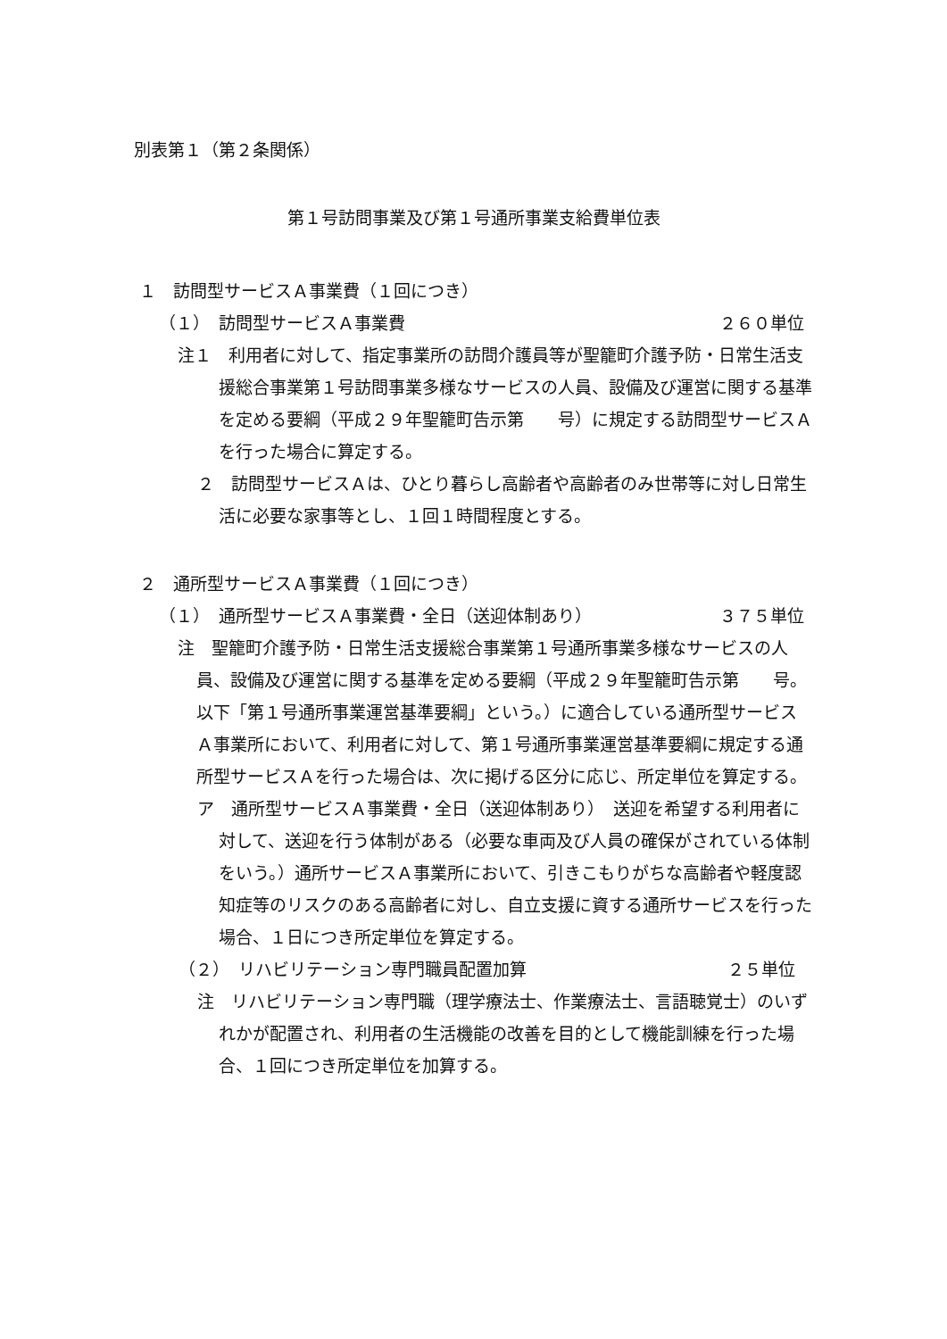別表第１（第２条関係）
第１号訪問事業及び第１号通所事業支給費単位表
１　訪問型サービスＡ事業費（１回につき）
（１）　訪問型サービスＡ事業費 ２６０単位
注１　利用者に対して、指定事業所の訪問介護員等が聖籠町介護予防・日常生活支援総合事業第１号訪問事業多様なサービスの人員、設備及び運営に関する基準を定める要綱（平成２９年聖籠町告示第　　号）に規定する訪問型サービスＡを行った場合に算定する。
２　訪問型サービスＡは、ひとり暮らし高齢者や高齢者のみ世帯等に対し日常生活に必要な家事等とし、１回１時間程度とする。
２　通所型サービスＡ事業費（１回につき）
（１）　通所型サービスＡ事業費・全日（送迎体制あり） ３７５単位
注　聖籠町介護予防・日常生活支援総合事業第１号通所事業多様なサービスの人員、設備及び運営に関する基準を定める要綱（平成２９年聖籠町告示第　　号。以下「第１号通所事業運営基準要綱」という。）に適合している通所型サービスＡ事業所において、利用者に対して、第１号通所事業運営基準要綱に規定する通所型サービスＡを行った場合は、次に掲げる区分に応じ、所定単位を算定する。
ア　通所型サービスＡ事業費・全日（送迎体制あり）　送迎を希望する利用者に対して、送迎を行う体制がある（必要な車両及び人員の確保がされている体制をいう。）通所サービスＡ事業所において、引きこもりがちな高齢者や軽度認知症等のリスクのある高齢者に対し、自立支援に資する通所サービスを行った場合、１日につき所定単位を算定する。
（２）　リハビリテーション専門職員配置加算 ２５単位
注　リハビリテーション専門職（理学療法士、作業療法士、言語聴覚士）のいずれかが配置され、利用者の生活機能の改善を目的として機能訓練を行った場合、１回につき所定単位を加算する。